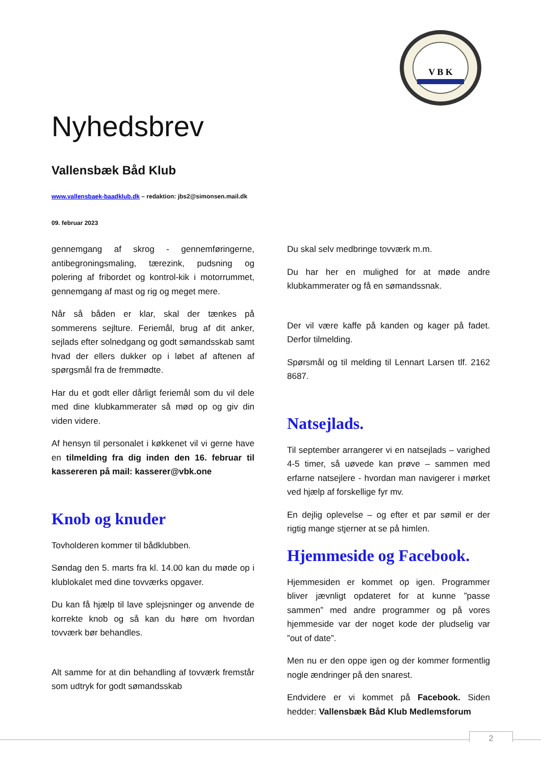V B K
Nyhedsbrev
Vallensbæk Båd Klub
www.vallensbaek-baadklub.dk – redaktion: jbs2@simonsen.mail.dk
09. februar 2023
gennemgang af skrog - gennemføringerne, antibegroningsmaling, tærezink, pudsning og polering af fribordet og kontrol-kik i motorrummet, gennemgang af mast og rig og meget mere.
Når så båden er klar, skal der tænkes på sommerens sejlture. Feriemål, brug af dit anker, sejlads efter solnedgang og godt sømandsskab samt hvad der ellers dukker op i løbet af aftenen af spørgsmål fra de fremmødte.
Har du et godt eller dårligt feriemål som du vil dele med dine klubkammerater så mød op og giv din viden videre.
Af hensyn til personalet i køkkenet vil vi gerne have en tilmelding fra dig inden den 16. februar til kassereren på mail: kasserer@vbk.one
Knob og knuder
Tovholderen kommer til bådklubben.
Søndag den 5. marts fra kl. 14.00 kan du møde op i klublokalet med dine tovværks opgaver.
Du kan få hjælp til lave splejsninger og anvende de korrekte knob og så kan du høre om hvordan tovværk bør behandles.
Alt samme for at din behandling af tovværk fremstår som udtryk for godt sømandsskab
Du skal selv medbringe tovværk m.m.
Du har her en mulighed for at møde andre klubkammerater og få en sømandssnak.
Der vil være kaffe på kanden og kager på fadet. Derfor tilmelding.
Spørsmål og til melding til Lennart Larsen tlf. 2162 8687.
Natsejlads.
Til september arrangerer vi en natsejlads – varighed 4-5 timer, så uøvede kan prøve – sammen med erfarne natsejlere - hvordan man navigerer i mørket ved hjælp af forskellige fyr mv.
En dejlig oplevelse – og efter et par sømil er der rigtig mange stjerner at se på himlen.
Hjemmeside og Facebook.
Hjemmesiden er kommet op igen. Programmer bliver jævnligt opdateret for at kunne ”passe sammen” med andre programmer og på vores hjemmeside var der noget kode der pludselig var ”out of date”.
Men nu er den oppe igen og der kommer formentlig nogle ændringer på den snarest.
Endvidere er vi kommet på Facebook. Siden hedder: Vallensbæk Båd Klub Medlemsforum
2